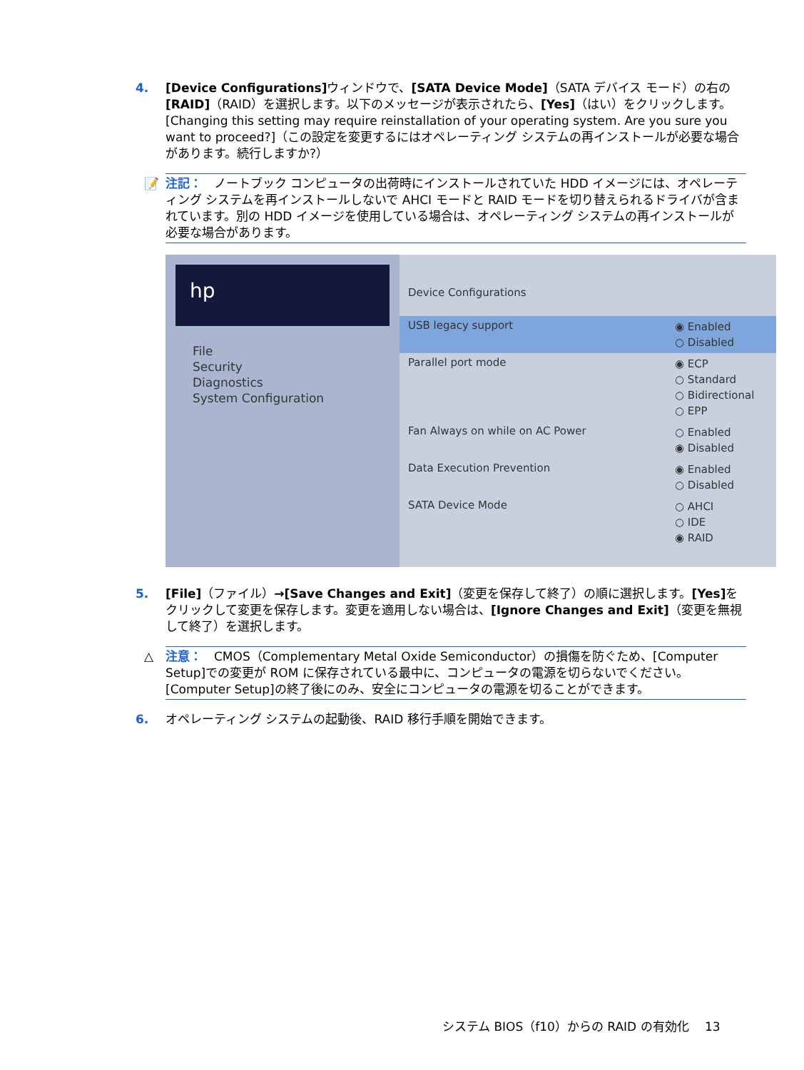4. [Device Configurations] ウィンドウで、[SATA Device Mode]（SATA デバイス モード）の右の[RAID]（RAID）を選択します。以下のメッセージが表示されたら、[Yes]（はい）をクリックします。[Changing this setting may require reinstallation of your operating system. Are you sure you want to proceed?]（この設定を変更するにはオペレーティング システムの再インストールが必要な場合があります。続行しますか?）
📝 注記：　ノートブック コンピュータの出荷時にインストールされていた HDD イメージには、オペレーティング システムを再インストールしないで AHCI モードと RAID モードを切り替えられるドライバが含まれています。別の HDD イメージを使用している場合は、オペレーティング システムの再インストールが必要な場合があります。
hp
File
Security
Diagnostics
System Configuration
Device Configurations
USB legacy support
◉ Enabled
○ Disabled
Parallel port mode
◉ ECP
○ Standard
○ Bidirectional
○ EPP
Fan Always on while on AC Power
○ Enabled
◉ Disabled
Data Execution Prevention
◉ Enabled
○ Disabled
SATA Device Mode
○ AHCI
○ IDE
◉ RAID
5. [File]（ファイル）→[Save Changes and Exit]（変更を保存して終了）の順に選択します。[Yes] をクリックして変更を保存します。変更を適用しない場合は、[Ignore Changes and Exit]（変更を無視して終了）を選択します。
△ 注意：　CMOS（Complementary Metal Oxide Semiconductor）の損傷を防ぐため、[Computer Setup]での変更が ROM に保存されている最中に、コンピュータの電源を切らないでください。[Computer Setup]の終了後にのみ、安全にコンピュータの電源を切ることができます。
6. オペレーティング システムの起動後、RAID 移行手順を開始できます。
システム BIOS（f10）からの RAID の有効化　 13